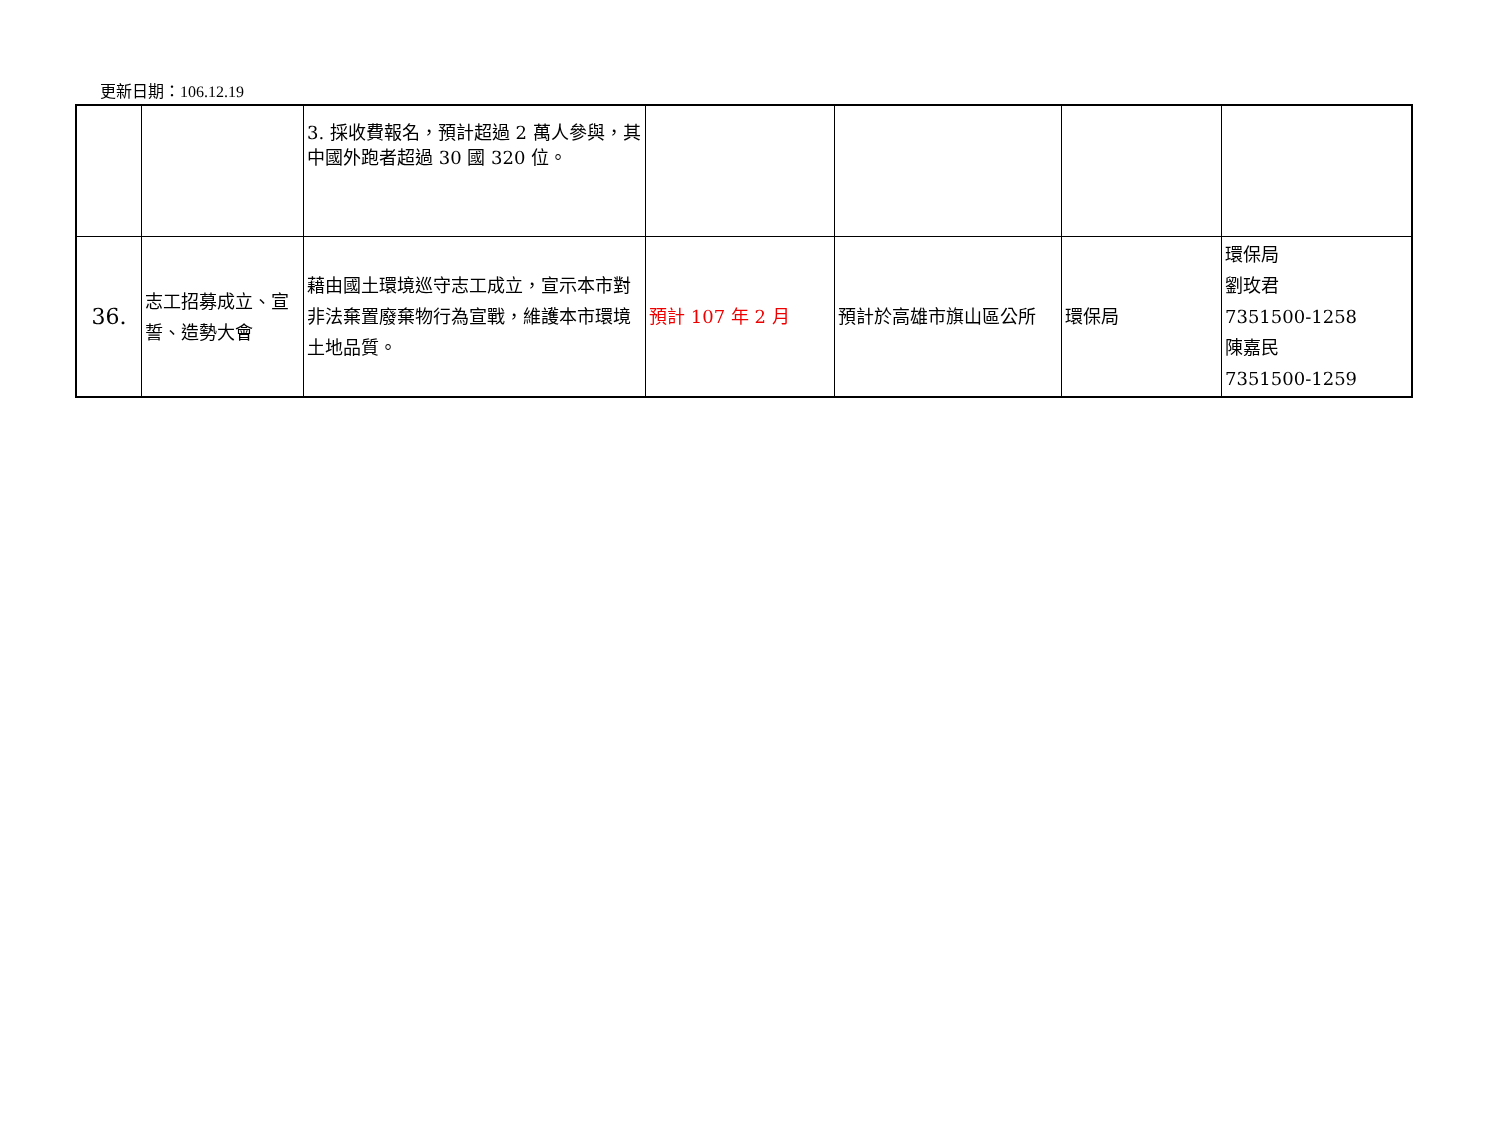更新日期：106.12.19
| | | 3. 採收費報名，預計超過 2 萬人參與，其中國外跑者超過 30 國 320 位。 | | | | |
| 36. | 志工招募成立、宣誓、造勢大會 | 藉由國土環境巡守志工成立，宣示本市對非法棄置廢棄物行為宣戰，維護本市環境土地品質。 | 預計 107 年 2 月 | 預計於高雄市旗山區公所 | 環保局 | 環保局 劉玫君 7351500-1258 陳嘉民 7351500-1259 |